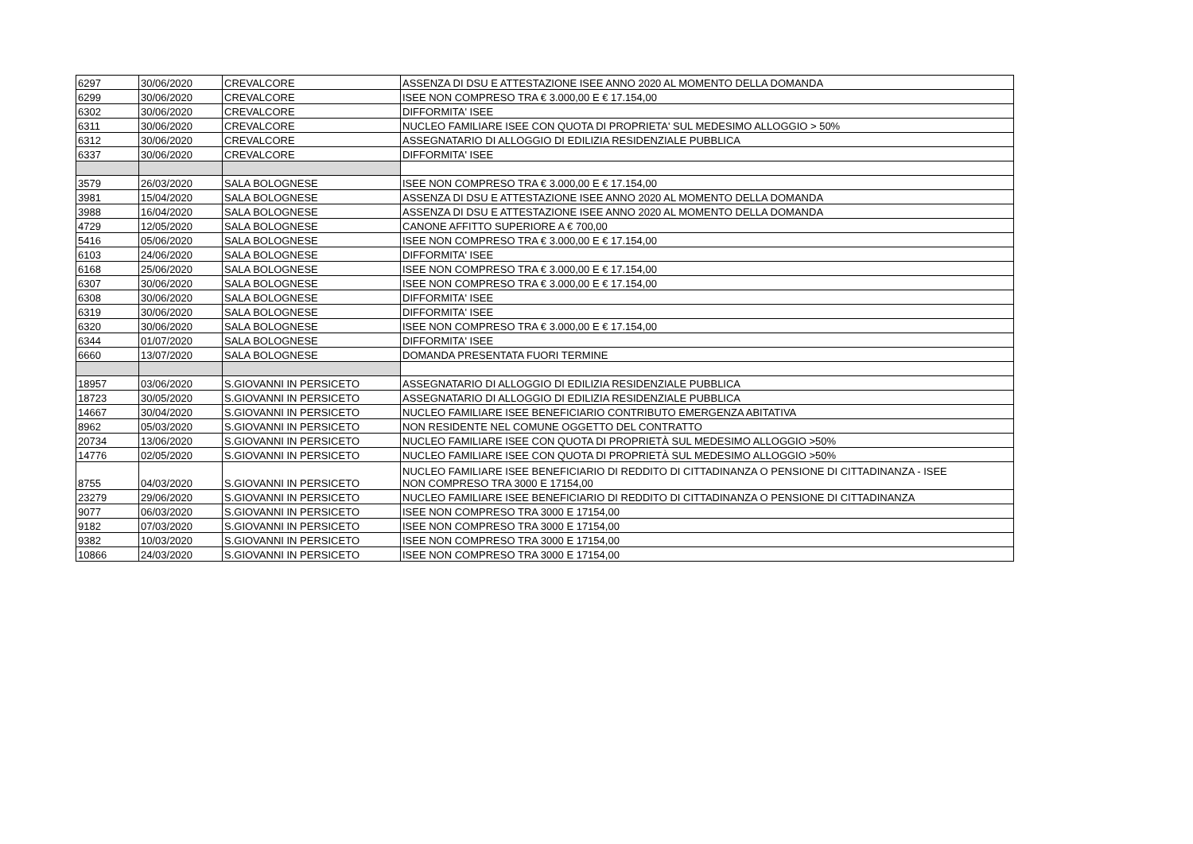| 6297 | 30/06/2020 | CREVALCORE | ASSENZA DI DSU E ATTESTAZIONE ISEE ANNO 2020 AL MOMENTO DELLA DOMANDA |
| 6299 | 30/06/2020 | CREVALCORE | ISEE NON COMPRESO TRA € 3.000,00 E € 17.154,00 |
| 6302 | 30/06/2020 | CREVALCORE | DIFFORMITA' ISEE |
| 6311 | 30/06/2020 | CREVALCORE | NUCLEO FAMILIARE ISEE CON QUOTA DI PROPRIETA' SUL MEDESIMO ALLOGGIO > 50% |
| 6312 | 30/06/2020 | CREVALCORE | ASSEGNATARIO DI ALLOGGIO DI EDILIZIA RESIDENZIALE PUBBLICA |
| 6337 | 30/06/2020 | CREVALCORE | DIFFORMITA' ISEE |
| 3579 | 26/03/2020 | SALA BOLOGNESE | ISEE NON COMPRESO TRA € 3.000,00 E € 17.154,00 |
| 3981 | 15/04/2020 | SALA BOLOGNESE | ASSENZA DI DSU E ATTESTAZIONE ISEE ANNO 2020 AL MOMENTO DELLA DOMANDA |
| 3988 | 16/04/2020 | SALA BOLOGNESE | ASSENZA DI DSU E ATTESTAZIONE ISEE ANNO 2020 AL MOMENTO DELLA DOMANDA |
| 4729 | 12/05/2020 | SALA BOLOGNESE | CANONE AFFITTO SUPERIORE A € 700,00 |
| 5416 | 05/06/2020 | SALA BOLOGNESE | ISEE NON COMPRESO TRA € 3.000,00 E € 17.154,00 |
| 6103 | 24/06/2020 | SALA BOLOGNESE | DIFFORMITA' ISEE |
| 6168 | 25/06/2020 | SALA BOLOGNESE | ISEE NON COMPRESO TRA € 3.000,00 E € 17.154,00 |
| 6307 | 30/06/2020 | SALA BOLOGNESE | ISEE NON COMPRESO TRA € 3.000,00 E € 17.154,00 |
| 6308 | 30/06/2020 | SALA BOLOGNESE | DIFFORMITA' ISEE |
| 6319 | 30/06/2020 | SALA BOLOGNESE | DIFFORMITA' ISEE |
| 6320 | 30/06/2020 | SALA BOLOGNESE | ISEE NON COMPRESO TRA € 3.000,00 E € 17.154,00 |
| 6344 | 01/07/2020 | SALA BOLOGNESE | DIFFORMITA' ISEE |
| 6660 | 13/07/2020 | SALA BOLOGNESE | DOMANDA PRESENTATA FUORI TERMINE |
| 18957 | 03/06/2020 | S.GIOVANNI IN PERSICETO | ASSEGNATARIO DI ALLOGGIO DI EDILIZIA RESIDENZIALE PUBBLICA |
| 18723 | 30/05/2020 | S.GIOVANNI IN PERSICETO | ASSEGNATARIO DI ALLOGGIO DI EDILIZIA RESIDENZIALE PUBBLICA |
| 14667 | 30/04/2020 | S.GIOVANNI IN PERSICETO | NUCLEO FAMILIARE ISEE BENEFICIARIO CONTRIBUTO EMERGENZA ABITATIVA |
| 8962 | 05/03/2020 | S.GIOVANNI IN PERSICETO | NON RESIDENTE NEL COMUNE OGGETTO DEL CONTRATTO |
| 20734 | 13/06/2020 | S.GIOVANNI IN PERSICETO | NUCLEO FAMILIARE ISEE CON QUOTA DI PROPRIETÀ SUL MEDESIMO ALLOGGIO >50% |
| 14776 | 02/05/2020 | S.GIOVANNI IN PERSICETO | NUCLEO FAMILIARE ISEE CON QUOTA DI PROPRIETÀ SUL MEDESIMO ALLOGGIO >50% |
| 8755 | 04/03/2020 | S.GIOVANNI IN PERSICETO | NUCLEO FAMILIARE ISEE BENEFICIARIO DI REDDITO DI CITTADINANZA O PENSIONE DI CITTADINANZA - ISEE NON COMPRESO TRA 3000 E 17154,00 |
| 23279 | 29/06/2020 | S.GIOVANNI IN PERSICETO | NUCLEO FAMILIARE ISEE BENEFICIARIO DI REDDITO DI CITTADINANZA O PENSIONE DI CITTADINANZA |
| 9077 | 06/03/2020 | S.GIOVANNI IN PERSICETO | ISEE NON COMPRESO TRA 3000 E 17154,00 |
| 9182 | 07/03/2020 | S.GIOVANNI IN PERSICETO | ISEE NON COMPRESO TRA 3000 E 17154,00 |
| 9382 | 10/03/2020 | S.GIOVANNI IN PERSICETO | ISEE NON COMPRESO TRA 3000 E 17154,00 |
| 10866 | 24/03/2020 | S.GIOVANNI IN PERSICETO | ISEE NON COMPRESO TRA 3000 E 17154,00 |